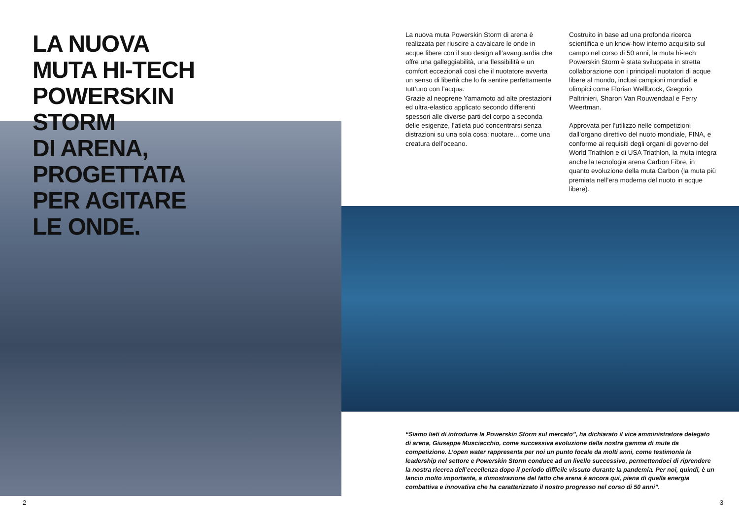LA NUOVA
MUTA HI-TECH
POWERSKIN
STORM
DI ARENA,
PROGETTATA
PER AGITARE
LE ONDE.
La nuova muta Powerskin Storm di arena è realizzata per riuscire a cavalcare le onde in acque libere con il suo design all’avanguardia che offre una galleggiabilità, una flessibilità e un comfort eccezionali così che il nuotatore avverta un senso di libertà che lo fa sentire perfettamente tutt’uno con l’acqua.
Grazie al neoprene Yamamoto ad alte prestazioni ed ultra-elastico applicato secondo differenti spessori alle diverse parti del corpo a seconda delle esigenze, l’atleta può concentrarsi senza distrazioni su una sola cosa: nuotare... come una creatura dell’oceano.
Costruito in base ad una profonda ricerca scientifica e un know-how interno acquisito sul campo nel corso di 50 anni, la muta hi-tech Powerskin Storm è stata sviluppata in stretta collaborazione con i principali nuotatori di acque libere al mondo, inclusi campioni mondiali e olimpici come Florian Wellbrock, Gregorio Paltrinieri, Sharon Van Rouwendaal e Ferry Weertman.
Approvata per l’utilizzo nelle competizioni dall’organo direttivo del nuoto mondiale, FINA, e conforme ai requisiti degli organi di governo del World Triathlon e di USA Triathlon, la muta integra anche la tecnologia arena Carbon Fibre, in quanto evoluzione della muta Carbon (la muta più premiata nell’era moderna del nuoto in acque libere).
“Siamo lieti di introdurre la Powerskin Storm sul mercato”, ha dichiarato il vice amministratore delegato di arena, Giuseppe Musciacchio, come successiva evoluzione della nostra gamma di mute da competizione. L’open water rappresenta per noi un punto focale da molti anni, come testimonia la leadership nel settore e Powerskin Storm conduce ad un livello successivo, permettendoci di riprendere la nostra ricerca dell’eccellenza dopo il periodo difficile vissuto durante la pandemia. Per noi, quindi, è un lancio molto importante, a dimostrazione del fatto che arena è ancora qui, piena di quella energia combattiva e innovativa che ha caratterizzato il nostro progresso nel corso di 50 anni”.
2 3